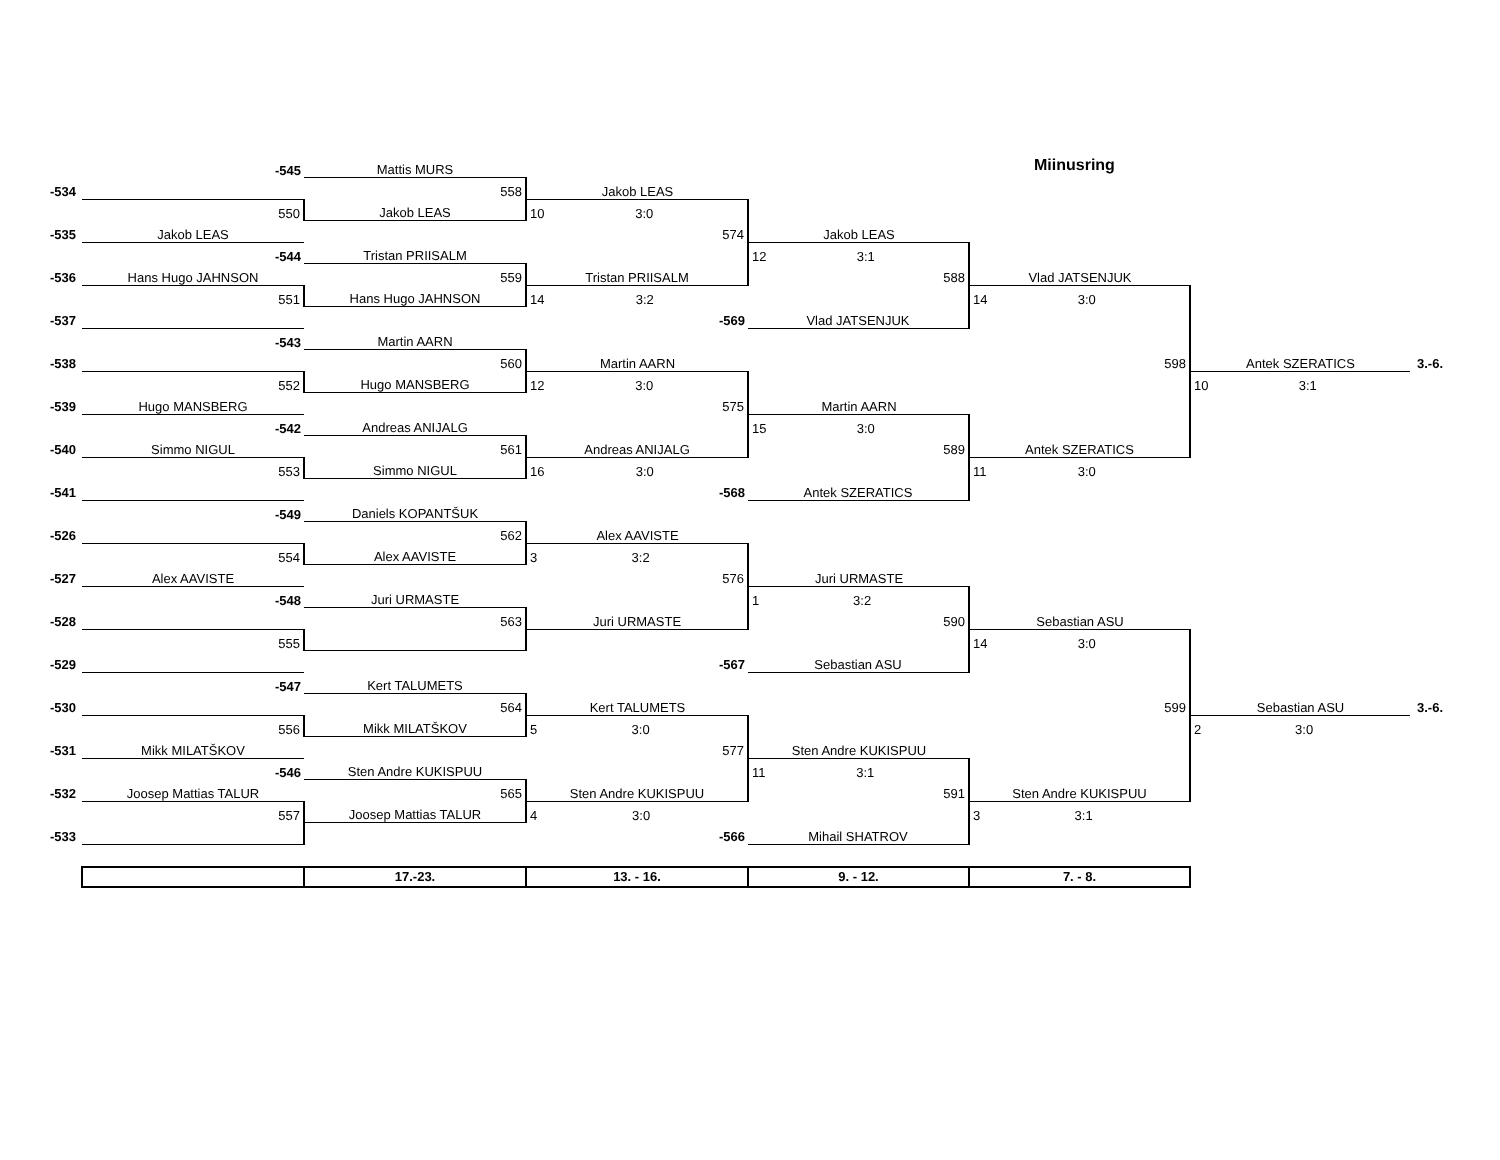Miinusring
| | -545 | Mattis MURS | | | | | |
| -534 | | 558 | Jakob LEAS | | | | |
| | 550 | Jakob LEAS | 10 3:0 | | | | |
| -535 | Jakob LEAS | | 574 | Jakob LEAS | | | |
| | -544 | Tristan PRIISALM | | 12 3:1 | | | |
| -536 | Hans Hugo JAHNSON | 559 | Tristan PRIISALM | 588 | Vlad JATSENJUK | | |
| | 551 | Hans Hugo JAHNSON | 14 3:2 | | 14 3:0 | | |
| -537 | | | -569 | Vlad JATSENJUK | | | |
| | -543 | Martin AARN | | | | | |
| -538 | | 560 | Martin AARN | | 598 | Antek SZERATICS | 3.-6. |
| | 552 | Hugo MANSBERG | 12 3:0 | | | 10 3:1 | |
| -539 | Hugo MANSBERG | | 575 | Martin AARN | | | |
| | -542 | Andreas ANIJALG | | 15 3:0 | | | |
| -540 | Simmo NIGUL | 561 | Andreas ANIJALG | 589 | Antek SZERATICS | | |
| | 553 | Simmo NIGUL | 16 3:0 | | 11 3:0 | | |
| -541 | | | -568 | Antek SZERATICS | | | |
| | -549 | Daniels KOPANTŠUK | | | | | |
| -526 | | 562 | Alex AAVISTE | | | | |
| | 554 | Alex AAVISTE | 3 3:2 | | | | |
| -527 | Alex AAVISTE | | 576 | Juri URMASTE | | | |
| | -548 | Juri URMASTE | | 1 3:2 | | | |
| -528 | | 563 | Juri URMASTE | 590 | Sebastian ASU | | |
| | 555 | | | | 14 3:0 | | |
| -529 | | | -567 | Sebastian ASU | | | |
| | -547 | Kert TALUMETS | | | | | |
| -530 | | 564 | Kert TALUMETS | | 599 | Sebastian ASU | 3.-6. |
| | 556 | Mikk MILATŠKOV | 5 3:0 | | | 2 3:0 | |
| -531 | Mikk MILATŠKOV | | 577 | Sten Andre KUKISPUU | | | |
| | -546 | Sten Andre KUKISPUU | | 11 3:1 | | | |
| -532 | Joosep Mattias TALUR | 565 | Sten Andre KUKISPUU | 591 | Sten Andre KUKISPUU | | |
| | 557 | Joosep Mattias TALUR | 4 3:0 | | 3 3:1 | | |
| -533 | | | -566 | Mihail SHATROV | | | |
| | | 17.-23. | 13. - 16. | 9. - 12. | 7. - 8. | | |